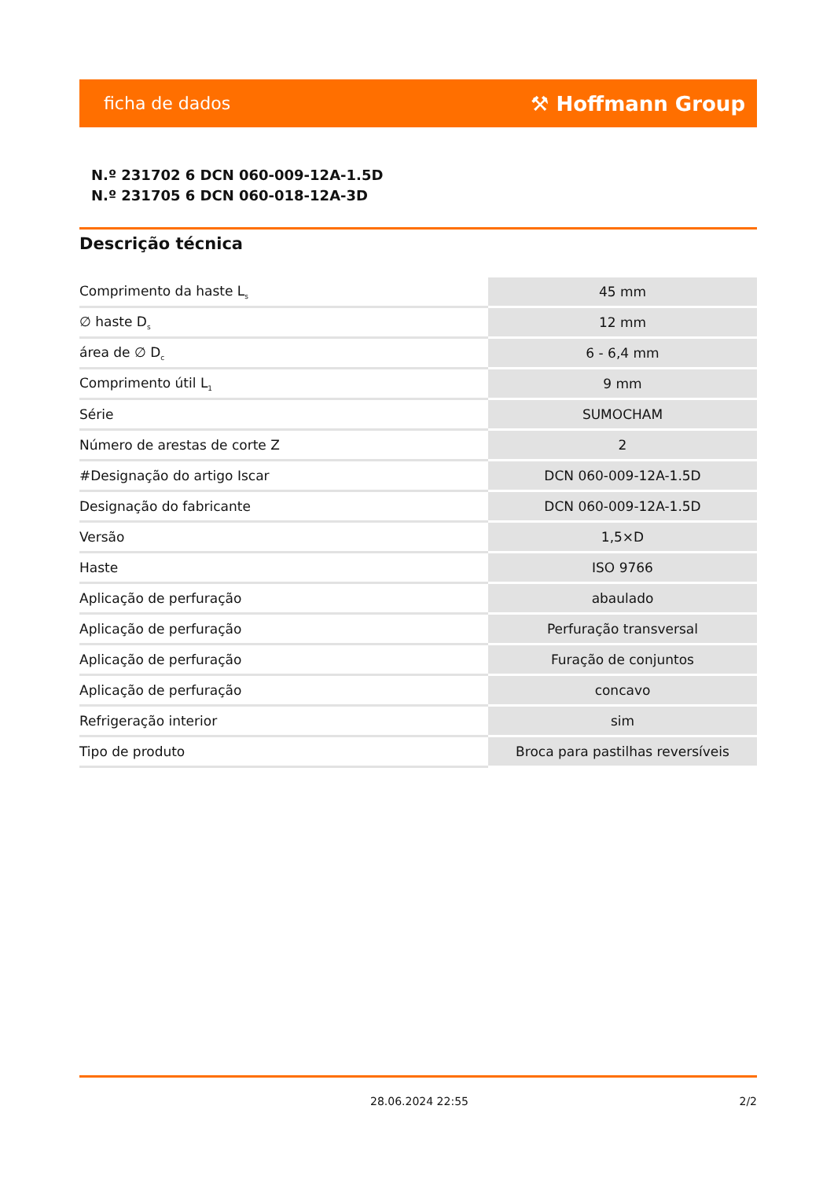ficha de dados ⚒ Hoffmann Group
N.º 231702 6 DCN 060-009-12A-1.5D
N.º 231705 6 DCN 060-018-12A-3D
Descrição técnica
| Comprimento da haste L<sub>s</sub> | 45 mm |
| ∅ haste D<sub>s</sub> | 12 mm |
| área de ∅ D<sub>c</sub> | 6 - 6,4 mm |
| Comprimento útil L<sub>1</sub> | 9 mm |
| Série | SUMOCHAM |
| Número de arestas de corte Z | 2 |
| #Designação do artigo Iscar | DCN 060-009-12A-1.5D |
| Designação do fabricante | DCN 060-009-12A-1.5D |
| Versão | 1,5×D |
| Haste | ISO 9766 |
| Aplicação de perfuração | abaulado |
| Aplicação de perfuração | Perfuração transversal |
| Aplicação de perfuração | Furação de conjuntos |
| Aplicação de perfuração | concavo |
| Refrigeração interior | sim |
| Tipo de produto | Broca para pastilhas reversíveis |
28.06.2024 22:55 2/2